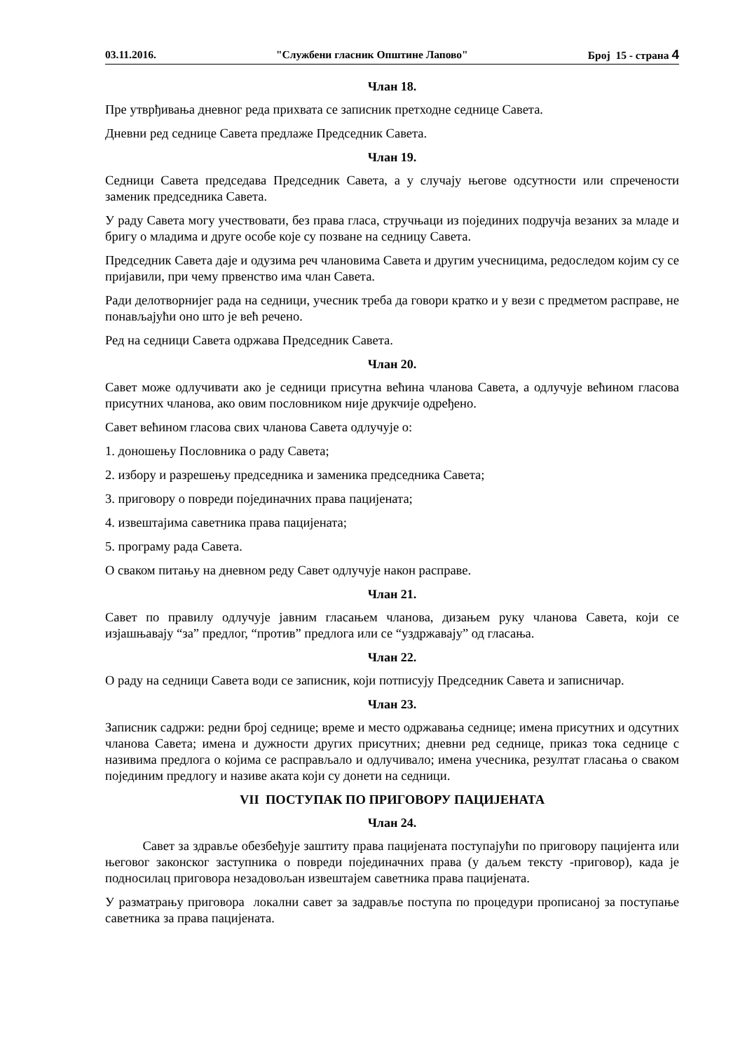03.11.2016. "Службени гласник Општине Лапово" Број 15 - страна 4
Члан 18.
Пре утврђивања дневног реда прихвата се записник претходне седнице Савета.
Дневни ред седнице Савета предлаже Председник Савета.
Члан 19.
Седници Савета председава Председник Савета, а у случају његове одсутности или спречености заменик председника Савета.
У раду Савета могу учествовати, без права гласа, стручњаци из појединих подручја везаних за младе и бригу о младима и друге особе које су позване на седницу Савета.
Председник Савета даје и одузима реч члановима Савета и другим учесницима, редоследом којим су се пријавили, при чему првенство има члан Савета.
Ради делотворнијег рада на седници, учесник треба да говори кратко и у вези с предметом расправе, не понављајући оно што је већ речено.
Ред на седници Савета одржава Председник Савета.
Члан 20.
Савет може одлучивати ако је седници присутна већина чланова Савета, а одлучује већином гласова присутних чланова, ако овим пословником није друкчије одређено.
Савет већином гласова свих чланова Савета одлучује о:
1. доношењу Пословника о раду Савета;
2. избору и разрешењу председника и заменика председника Савета;
3. приговору о повреди појединачних права пацијената;
4. извештајима саветника права пацијената;
5. програму рада Савета.
О сваком питању на дневном реду Савет одлучује након расправе.
Члан 21.
Савет по правилу одлучује јавним гласањем чланова, дизањем руку чланова Савета, који се изјашњавају “за” предлог, “против” предлога или се “уздржавају” од гласања.
Члан 22.
О раду на седници Савета води се записник, који потписују Председник Савета и записничар.
Члан 23.
Записник садржи: редни број седнице; време и место одржавања седнице; имена присутних и одсутних чланова Савета; имена и дужности других присутних; дневни ред седнице, приказ тока седнице с називима предлога о којима се расправљало и одлучивало; имена учесника, резултат гласања о сваком појединим предлогу и називе аката који су донети на седници.
VII ПОСТУПАК ПО ПРИГОВОРУ ПАЦИЈЕНАТА
Члан 24.
Савет за здравље обезбеђује заштиту права пацијената поступајући по приговору пацијента или његовог законског заступника о повреди појединачних права (у даљем тексту -приговор), када је подносилац приговора незадовољан извештајем саветника права пацијената.
У разматрању приговора локални савет за задравље поступа по процедури прописаној за поступање саветника за права пацијената.